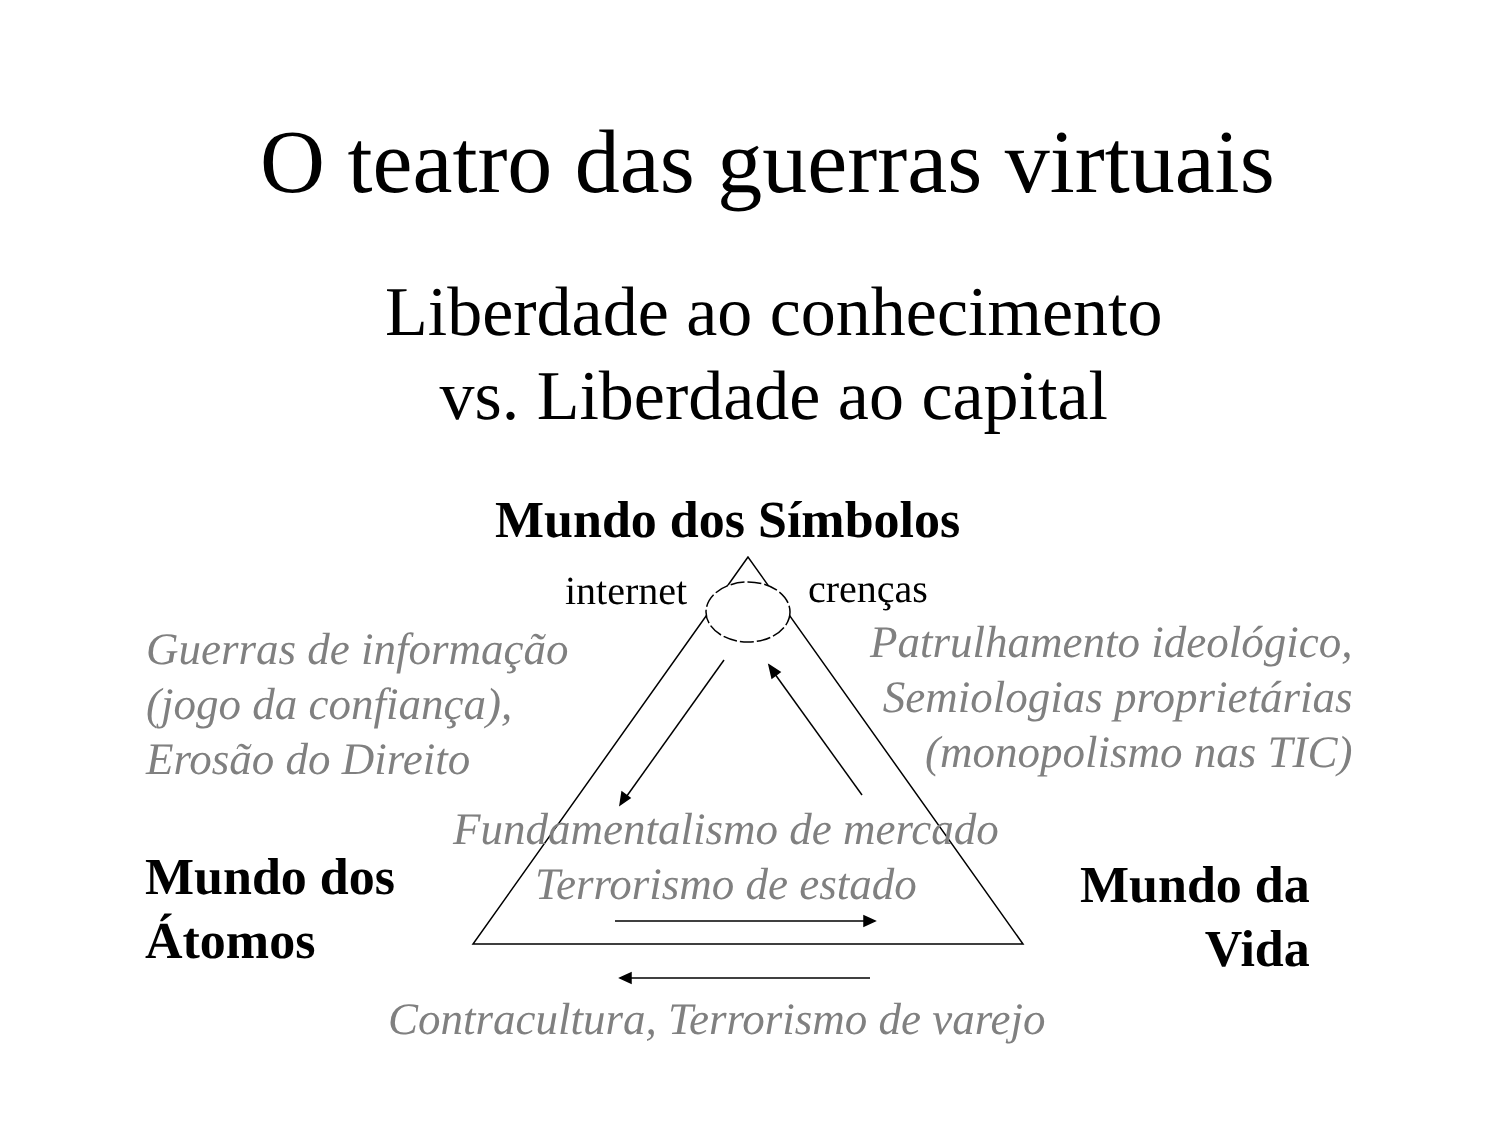O teatro das guerras virtuais
Liberdade ao conhecimento
vs. Liberdade ao capital
Mundo dos Símbolos
internet crenças
Guerras de informação
(jogo da confiança),
Erosão do Direito
Patrulhamento ideológico,
Semiologias proprietárias
(monopolismo nas TIC)
Fundamentalismo de mercado
Terrorismo de estado
Mundo dos
Átomos
Mundo da
Vida
Contracultura, Terrorismo de varejo